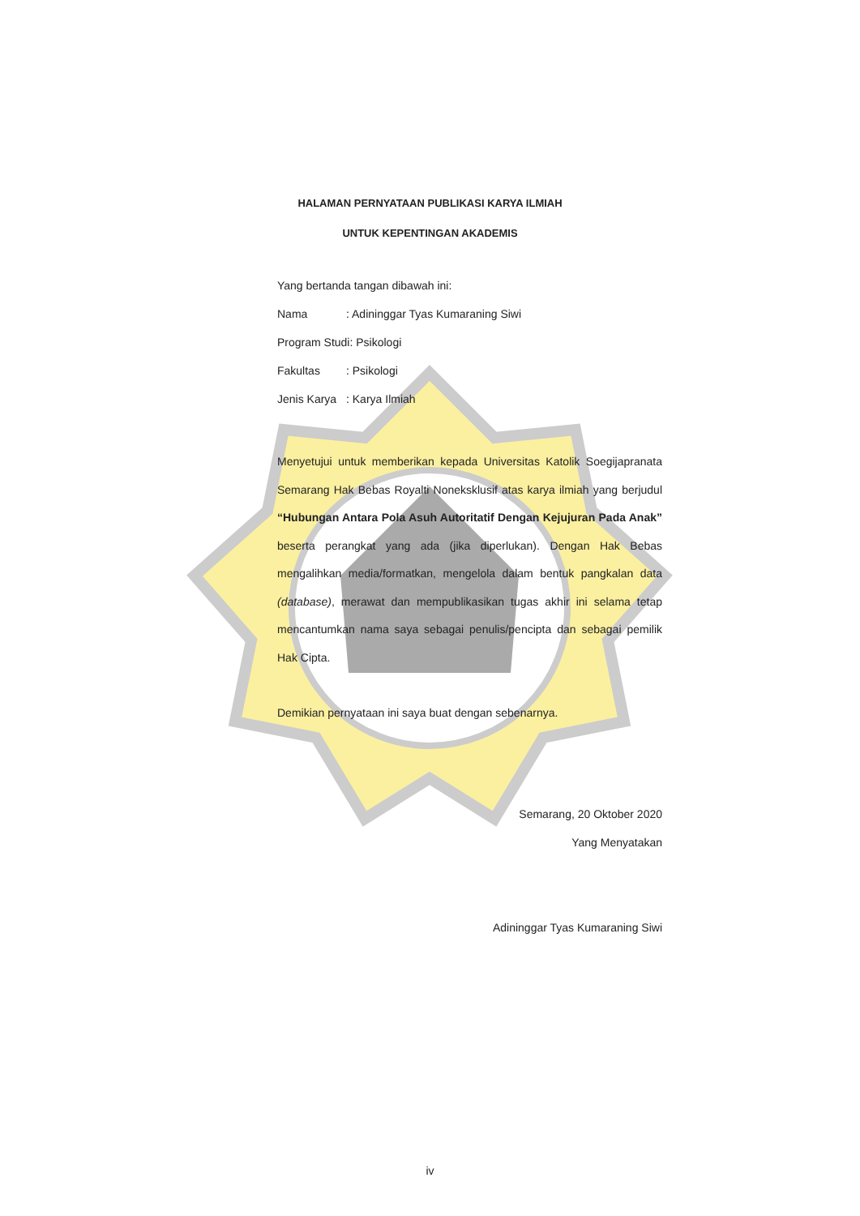HALAMAN PERNYATAAN PUBLIKASI KARYA ILMIAH
UNTUK KEPENTINGAN AKADEMIS
Yang bertanda tangan dibawah ini:
Nama: Adininggar Tyas Kumaraning Siwi
Program Studi: Psikologi
Fakultas: Psikologi
Jenis Karya: Karya Ilmiah
Menyetujui untuk memberikan kepada Universitas Katolik Soegijapranata Semarang Hak Bebas Royalti Noneksklusif atas karya ilmiah yang berjudul “Hubungan Antara Pola Asuh Autoritatif Dengan Kejujuran Pada Anak” beserta perangkat yang ada (jika diperlukan). Dengan Hak Bebas mengalihkan media/formatkan, mengelola dalam bentuk pangkalan data (database), merawat dan mempublikasikan tugas akhir ini selama tetap mencantumkan nama saya sebagai penulis/pencipta dan sebagai pemilik Hak Cipta.
Demikian pernyataan ini saya buat dengan sebenarnya.
Semarang, 20 Oktober 2020
Yang Menyatakan
Adininggar Tyas Kumaraning Siwi
iv